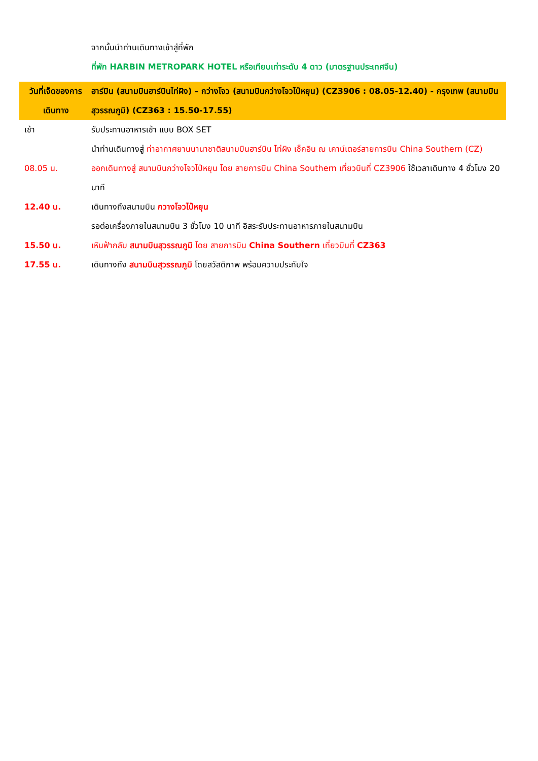| | จากนั้นนำท่านเดินทางเข้าสู่ที่พัก |
| | ที่พัก HARBIN METROPARK HOTEL หรือเทียบเท่าระดับ 4 ดาว (มาตรฐานประเทศจีน) |
| วันที่เจ็ดของการเดินทาง | ฮาร์บิน (สนามบินฮาร์บินไท่ผิง) – กว่างโจว (สนามบินกว่างโจวไป๋หยุน) (CZ3906 : 08.05-12.40) - กรุงเทพ (สนามบินสุวรรณภูมิ) (CZ363 : 15.50-17.55) |
| เช้า | รับประทานอาหารเช้า แบบ BOX SET |
| | นำท่านเดินทางสู่ ท่าอากาศยานนานาชาติสนามบินฮาร์บิน ไท่ผิง เช็คอิน ณ เคาน์เตอร์สายการบิน China Southern (CZ) |
| 08.05 น. | ออกเดินทางสู่ สนามบินกว่างโจวไป๋หยุน โดย สายการบิน China Southern เที่ยวบินที่ CZ3906 ใช้เวลาเดินทาง 4 ชั่วโมง 20 นาที |
| 12.40 น. | เดินทางถึงสนามบิน กวางโจวไป๋หยุน |
| | รอต่อเครื่องภายในสนามบิน 3 ชั่วโมง 10 นาที อิสระรับประทานอาหารภายในสนามบิน |
| 15.50 น. | เหินฟ้ากลับ สนามบินสุวรรณภูมิ โดย สายการบิน China Southern เที่ยวบินที่ CZ363 |
| 17.55 น. | เดินทางถึง สนามบินสุวรรณภูมิ โดยสวัสดิภาพ พร้อมความประทับใจ |